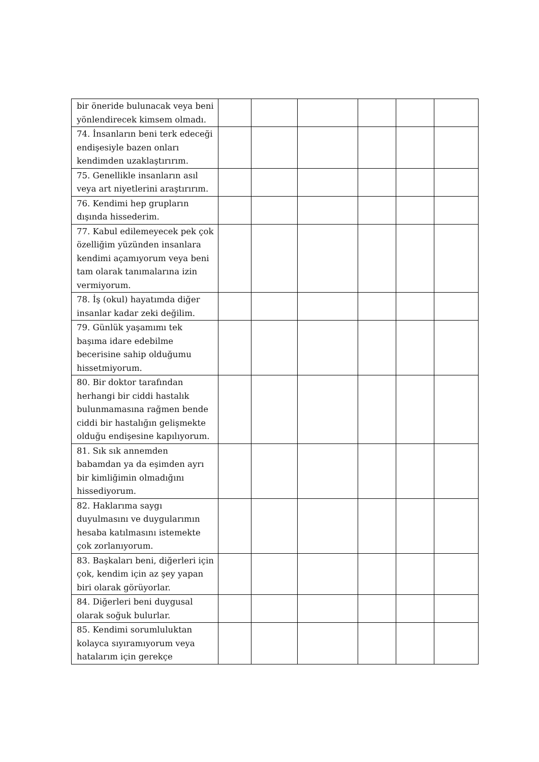| bir öneride bulunacak veya beni yönlendirecek kimsem olmadı. | | | | | | |
| 74. İnsanların beni terk edeceği endişesiyle bazen onları kendimden uzaklaştırırım. | | | | | | |
| 75. Genellikle insanların asıl veya art niyetlerini araştırırım. | | | | | | |
| 76. Kendimi hep grupların dışında hissederim. | | | | | | |
| 77. Kabul edilemeyecek pek çok özelliğim yüzünden insanlara kendimi açamıyorum veya beni tam olarak tanımalarına izin vermiyorum. | | | | | | |
| 78. İş (okul) hayatımda diğer insanlar kadar zeki değilim. | | | | | | |
| 79. Günlük yaşamımı tek başıma idare edebilme becerisine sahip olduğumu hissetmiyorum. | | | | | | |
| 80. Bir doktor tarafından herhangi bir ciddi hastalık bulunmamasına rağmen bende ciddi bir hastalığın gelişmekte olduğu endişesine kapılıyorum. | | | | | | |
| 81. Sık sık annemden babamdan ya da eşimden ayrı bir kimliğimin olmadığını hissediyorum. | | | | | | |
| 82. Haklarıma saygı duyulmasını ve duygularımın hesaba katılmasını istemekte çok zorlanıyorum. | | | | | | |
| 83. Başkaları beni, diğerleri için çok, kendim için az şey yapan biri olarak görüyorlar. | | | | | | |
| 84. Diğerleri beni duygusal olarak soğuk bulurlar. | | | | | | |
| 85. Kendimi sorumluluktan kolayca sıyıramıyorum veya hatalarım için gerekçe | | | | | | |